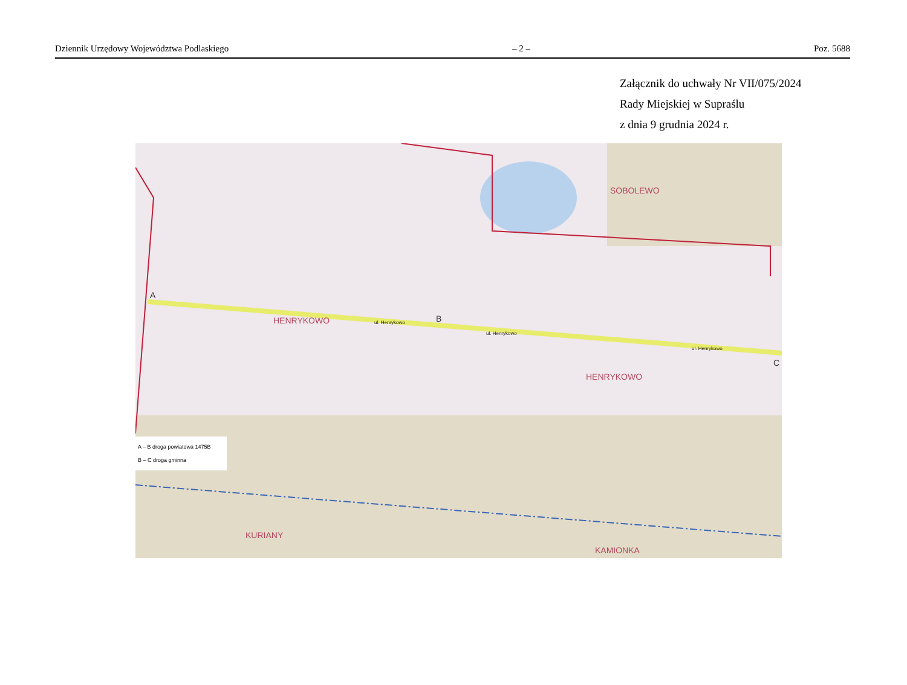Dziennik Urzędowy Województwa Podlaskiego – 2 – Poz. 5688
Załącznik do uchwały Nr VII/075/2024
Rady Miejskiej w Supraślu
z dnia 9 grudnia 2024 r.
SOBOLEWO
HENRYKOWO
HENRYKOWO
KURIANY
KAMIONKA
A
B
C
ul. Henrykowo
ul. Henrykowo
ul. Henrykowo
A – B droga powiatowa 1475B
B – C droga gminna